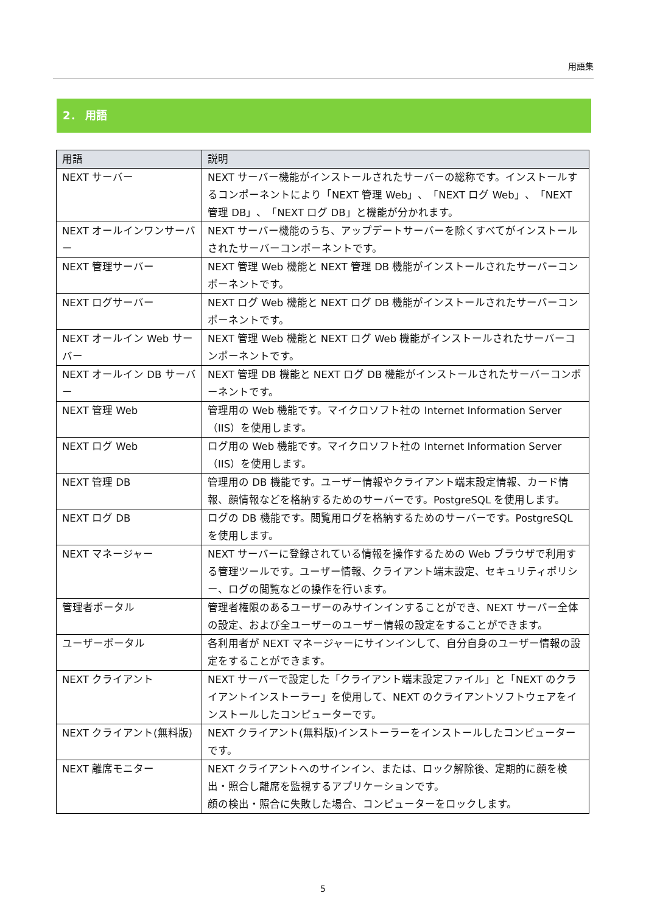用語集
2． 用語
| 用語 | 説明 |
| --- | --- |
| NEXT サーバー | NEXT サーバー機能がインストールされたサーバーの総称です。インストールするコンポーネントにより「NEXT 管理 Web」、「NEXT ログ Web」、「NEXT 管理 DB」、「NEXT ログ DB」と機能が分かれます。 |
| NEXT オールインワンサーバー | NEXT サーバー機能のうち、アップデートサーバーを除くすべてがインストールされたサーバーコンポーネントです。 |
| NEXT 管理サーバー | NEXT 管理 Web 機能と NEXT 管理 DB 機能がインストールされたサーバーコンポーネントです。 |
| NEXT ログサーバー | NEXT ログ Web 機能と NEXT ログ DB 機能がインストールされたサーバーコンポーネントです。 |
| NEXT オールイン Web サーバー | NEXT 管理 Web 機能と NEXT ログ Web 機能がインストールされたサーバーコンポーネントです。 |
| NEXT オールイン DB サーバー | NEXT 管理 DB 機能と NEXT ログ DB 機能がインストールされたサーバーコンポーネントです。 |
| NEXT 管理 Web | 管理用の Web 機能です。マイクロソフト社の Internet Information Server（IIS）を使用します。 |
| NEXT ログ Web | ログ用の Web 機能です。マイクロソフト社の Internet Information Server（IIS）を使用します。 |
| NEXT 管理 DB | 管理用の DB 機能です。ユーザー情報やクライアント端末設定情報、カード情報、顔情報などを格納するためのサーバーです。PostgreSQL を使用します。 |
| NEXT ログ DB | ログの DB 機能です。閲覧用ログを格納するためのサーバーです。PostgreSQL を使用します。 |
| NEXT マネージャー | NEXT サーバーに登録されている情報を操作するための Web ブラウザで利用する管理ツールです。ユーザー情報、クライアント端末設定、セキュリティポリシー、ログの閲覧などの操作を行います。 |
| 管理者ポータル | 管理者権限のあるユーザーのみサインインすることができ、NEXT サーバー全体の設定、および全ユーザーのユーザー情報の設定をすることができます。 |
| ユーザーポータル | 各利用者が NEXT マネージャーにサインインして、自分自身のユーザー情報の設定をすることができます。 |
| NEXT クライアント | NEXT サーバーで設定した「クライアント端末設定ファイル」と「NEXT のクライアントインストーラー」を使用して、NEXT のクライアントソフトウェアをインストールしたコンピューターです。 |
| NEXT クライアント(無料版) | NEXT クライアント(無料版)インストーラーをインストールしたコンピューターです。 |
| NEXT 離席モニター | NEXT クライアントへのサインイン、または、ロック解除後、定期的に顔を検出・照合し離席を監視するアプリケーションです。 顔の検出・照合に失敗した場合、コンピューターをロックします。 |
5